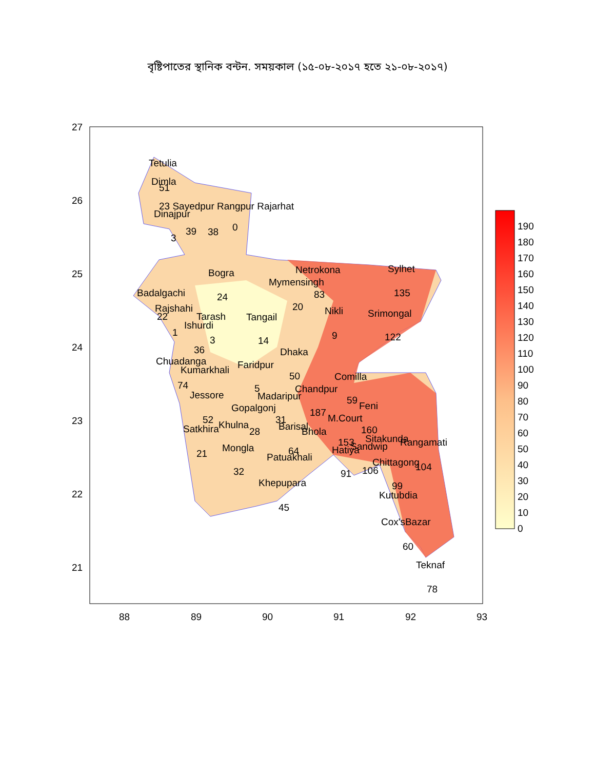বৃষ্টিপাতের স্থানিক বন্টন. সময়কাল (১৫-০৮-২০১৭ হতে ২১-০৮-২০১৭)
27
26
25
24
23
22
21
88
89
90
91
92
93
Tetulia
Dimla
51
23 Sayedpur Rangpur Rajarhat
Dinajpur
3
39
38
0
Bogra
Netrokona
Sylhet
Mymensingh
Badalgachi
24
83
135
Rajshahi
20
Nikli
Srimongal
22
Tarash
Tangail
Ishurdi
1
3
14
9
122
36
Dhaka
Chuadanga
Faridpur
Kumarkhali
50
Comilla
74
5
Chandpur
Jessore
Madaripur
59
Gopalgonj
Feni
187
M.Court
52
31
Khulna
Barisal
Satkhira
28
Bhola
160
Sitakunda
Rangamati
153
Sandwip
Mongla
Hatiya
64
21
Patuakhali
Chittagong
104
32
91
106
Khepupara
99
Kutubdia
45
Cox'sBazar
60
Teknaf
78
190
180
170
160
150
140
130
120
110
100
90
80
70
60
50
40
30
20
10
0